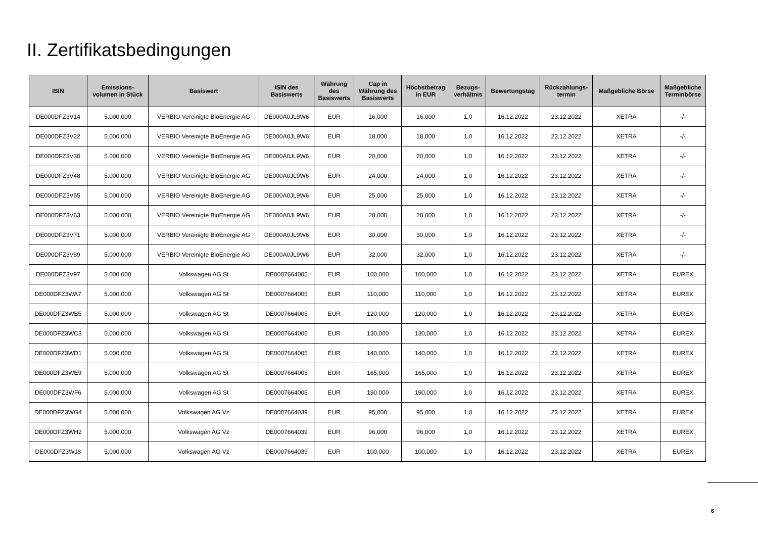II. Zertifikatsbedingungen
| ISIN | Emissions- volumen in Stück | Basiswert | ISIN des Basiswerts | Währung des Basiswerts | Cap in Währung des Basiswerts | Höchstbetrag in EUR | Bezugs- verhältnis | Bewertungstag | Rückzahlungs- termin | Maßgebliche Börse | Maßgebliche Terminbörse |
| --- | --- | --- | --- | --- | --- | --- | --- | --- | --- | --- | --- |
| DE000DFZ3V14 | 5.000.000 | VERBIO Vereinigte BioEnergie AG | DE000A0JL9W6 | EUR | 16,000 | 16,000 | 1,0 | 16.12.2022 | 23.12.2022 | XETRA | -/- |
| DE000DFZ3V22 | 5.000.000 | VERBIO Vereinigte BioEnergie AG | DE000A0JL9W6 | EUR | 18,000 | 18,000 | 1,0 | 16.12.2022 | 23.12.2022 | XETRA | -/- |
| DE000DFZ3V30 | 5.000.000 | VERBIO Vereinigte BioEnergie AG | DE000A0JL9W6 | EUR | 20,000 | 20,000 | 1,0 | 16.12.2022 | 23.12.2022 | XETRA | -/- |
| DE000DFZ3V48 | 5.000.000 | VERBIO Vereinigte BioEnergie AG | DE000A0JL9W6 | EUR | 24,000 | 24,000 | 1,0 | 16.12.2022 | 23.12.2022 | XETRA | -/- |
| DE000DFZ3V55 | 5.000.000 | VERBIO Vereinigte BioEnergie AG | DE000A0JL9W6 | EUR | 25,000 | 25,000 | 1,0 | 16.12.2022 | 23.12.2022 | XETRA | -/- |
| DE000DFZ3V63 | 5.000.000 | VERBIO Vereinigte BioEnergie AG | DE000A0JL9W6 | EUR | 28,000 | 28,000 | 1,0 | 16.12.2022 | 23.12.2022 | XETRA | -/- |
| DE000DFZ3V71 | 5.000.000 | VERBIO Vereinigte BioEnergie AG | DE000A0JL9W6 | EUR | 30,000 | 30,000 | 1,0 | 16.12.2022 | 23.12.2022 | XETRA | -/- |
| DE000DFZ3V89 | 5.000.000 | VERBIO Vereinigte BioEnergie AG | DE000A0JL9W6 | EUR | 32,000 | 32,000 | 1,0 | 16.12.2022 | 23.12.2022 | XETRA | -/- |
| DE000DFZ3V97 | 5.000.000 | Volkswagen AG St | DE0007664005 | EUR | 100,000 | 100,000 | 1,0 | 16.12.2022 | 23.12.2022 | XETRA | EUREX |
| DE000DFZ3WA7 | 5.000.000 | Volkswagen AG St | DE0007664005 | EUR | 110,000 | 110,000 | 1,0 | 16.12.2022 | 23.12.2022 | XETRA | EUREX |
| DE000DFZ3WB5 | 5.000.000 | Volkswagen AG St | DE0007664005 | EUR | 120,000 | 120,000 | 1,0 | 16.12.2022 | 23.12.2022 | XETRA | EUREX |
| DE000DFZ3WC3 | 5.000.000 | Volkswagen AG St | DE0007664005 | EUR | 130,000 | 130,000 | 1,0 | 16.12.2022 | 23.12.2022 | XETRA | EUREX |
| DE000DFZ3WD1 | 5.000.000 | Volkswagen AG St | DE0007664005 | EUR | 140,000 | 140,000 | 1,0 | 16.12.2022 | 23.12.2022 | XETRA | EUREX |
| DE000DFZ3WE9 | 5.000.000 | Volkswagen AG St | DE0007664005 | EUR | 165,000 | 165,000 | 1,0 | 16.12.2022 | 23.12.2022 | XETRA | EUREX |
| DE000DFZ3WF6 | 5.000.000 | Volkswagen AG St | DE0007664005 | EUR | 190,000 | 190,000 | 1,0 | 16.12.2022 | 23.12.2022 | XETRA | EUREX |
| DE000DFZ3WG4 | 5.000.000 | Volkswagen AG Vz | DE0007664039 | EUR | 95,000 | 95,000 | 1,0 | 16.12.2022 | 23.12.2022 | XETRA | EUREX |
| DE000DFZ3WH2 | 5.000.000 | Volkswagen AG Vz | DE0007664039 | EUR | 96,000 | 96,000 | 1,0 | 16.12.2022 | 23.12.2022 | XETRA | EUREX |
| DE000DFZ3WJ8 | 5.000.000 | Volkswagen AG Vz | DE0007664039 | EUR | 100,000 | 100,000 | 1,0 | 16.12.2022 | 23.12.2022 | XETRA | EUREX |
6